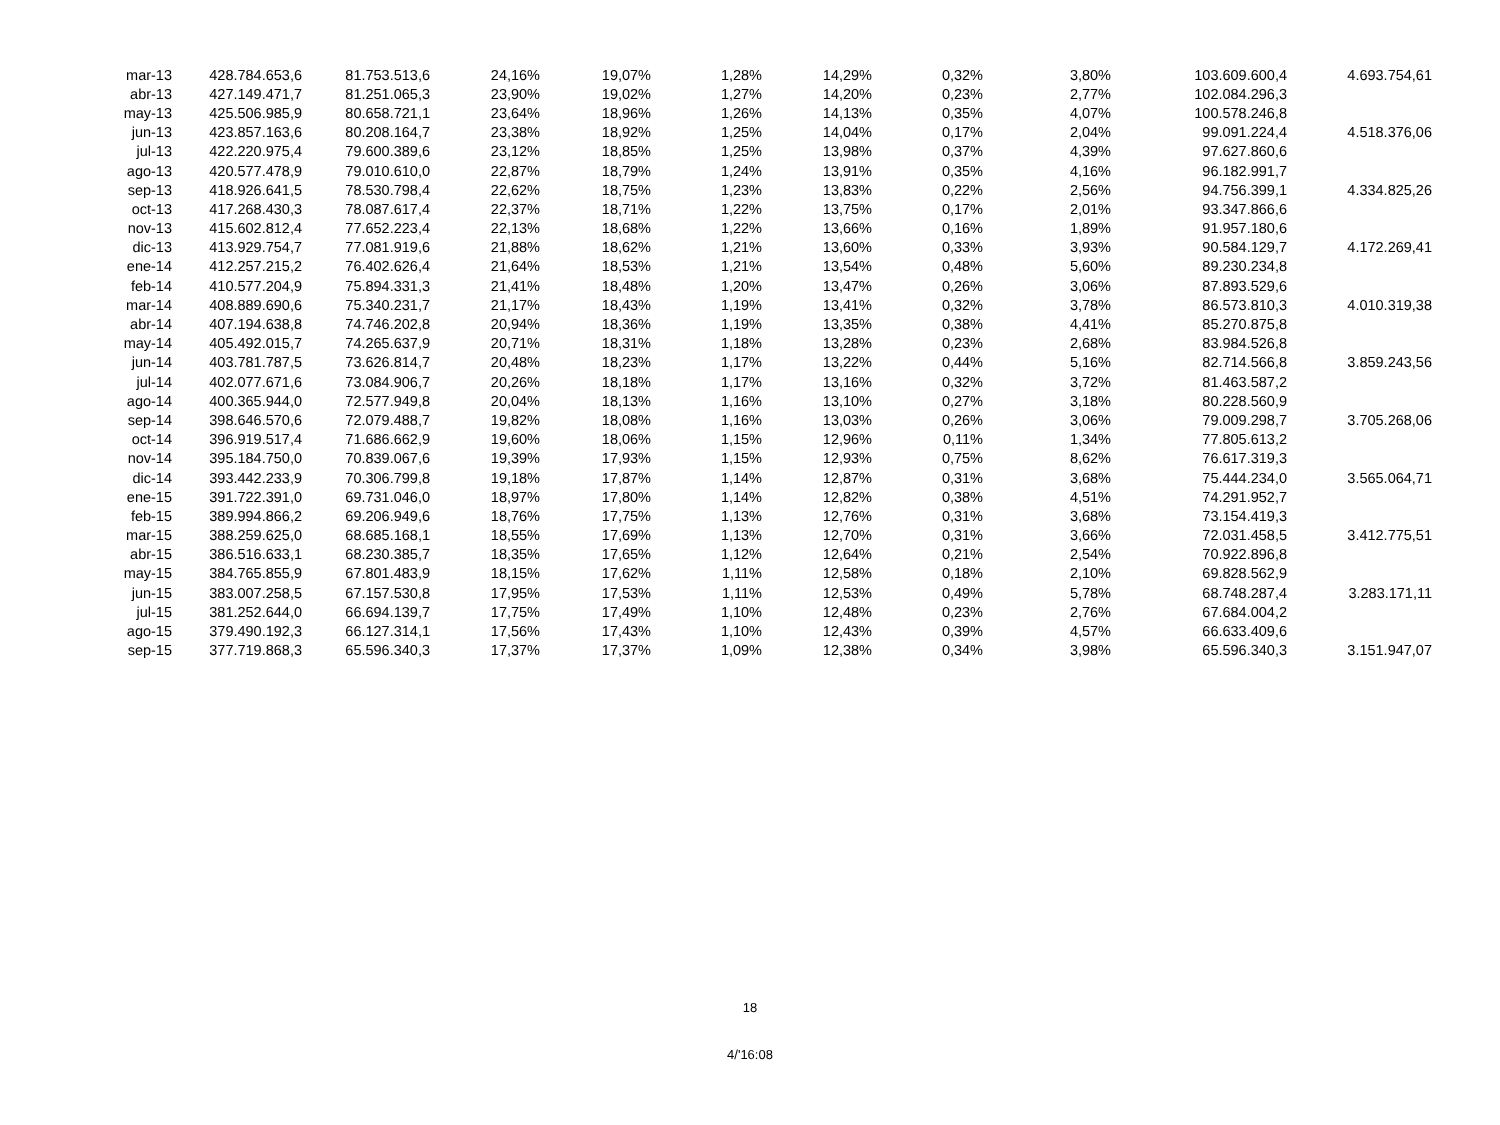| mar-13 | 428.784.653,6 | 81.753.513,6 | 24,16% | 19,07% | 1,28% | 14,29% | 0,32% | 3,80% | 103.609.600,4 | 4.693.754,61 |
| abr-13 | 427.149.471,7 | 81.251.065,3 | 23,90% | 19,02% | 1,27% | 14,20% | 0,23% | 2,77% | 102.084.296,3 | |
| may-13 | 425.506.985,9 | 80.658.721,1 | 23,64% | 18,96% | 1,26% | 14,13% | 0,35% | 4,07% | 100.578.246,8 | |
| jun-13 | 423.857.163,6 | 80.208.164,7 | 23,38% | 18,92% | 1,25% | 14,04% | 0,17% | 2,04% | 99.091.224,4 | 4.518.376,06 |
| jul-13 | 422.220.975,4 | 79.600.389,6 | 23,12% | 18,85% | 1,25% | 13,98% | 0,37% | 4,39% | 97.627.860,6 | |
| ago-13 | 420.577.478,9 | 79.010.610,0 | 22,87% | 18,79% | 1,24% | 13,91% | 0,35% | 4,16% | 96.182.991,7 | |
| sep-13 | 418.926.641,5 | 78.530.798,4 | 22,62% | 18,75% | 1,23% | 13,83% | 0,22% | 2,56% | 94.756.399,1 | 4.334.825,26 |
| oct-13 | 417.268.430,3 | 78.087.617,4 | 22,37% | 18,71% | 1,22% | 13,75% | 0,17% | 2,01% | 93.347.866,6 | |
| nov-13 | 415.602.812,4 | 77.652.223,4 | 22,13% | 18,68% | 1,22% | 13,66% | 0,16% | 1,89% | 91.957.180,6 | |
| dic-13 | 413.929.754,7 | 77.081.919,6 | 21,88% | 18,62% | 1,21% | 13,60% | 0,33% | 3,93% | 90.584.129,7 | 4.172.269,41 |
| ene-14 | 412.257.215,2 | 76.402.626,4 | 21,64% | 18,53% | 1,21% | 13,54% | 0,48% | 5,60% | 89.230.234,8 | |
| feb-14 | 410.577.204,9 | 75.894.331,3 | 21,41% | 18,48% | 1,20% | 13,47% | 0,26% | 3,06% | 87.893.529,6 | |
| mar-14 | 408.889.690,6 | 75.340.231,7 | 21,17% | 18,43% | 1,19% | 13,41% | 0,32% | 3,78% | 86.573.810,3 | 4.010.319,38 |
| abr-14 | 407.194.638,8 | 74.746.202,8 | 20,94% | 18,36% | 1,19% | 13,35% | 0,38% | 4,41% | 85.270.875,8 | |
| may-14 | 405.492.015,7 | 74.265.637,9 | 20,71% | 18,31% | 1,18% | 13,28% | 0,23% | 2,68% | 83.984.526,8 | |
| jun-14 | 403.781.787,5 | 73.626.814,7 | 20,48% | 18,23% | 1,17% | 13,22% | 0,44% | 5,16% | 82.714.566,8 | 3.859.243,56 |
| jul-14 | 402.077.671,6 | 73.084.906,7 | 20,26% | 18,18% | 1,17% | 13,16% | 0,32% | 3,72% | 81.463.587,2 | |
| ago-14 | 400.365.944,0 | 72.577.949,8 | 20,04% | 18,13% | 1,16% | 13,10% | 0,27% | 3,18% | 80.228.560,9 | |
| sep-14 | 398.646.570,6 | 72.079.488,7 | 19,82% | 18,08% | 1,16% | 13,03% | 0,26% | 3,06% | 79.009.298,7 | 3.705.268,06 |
| oct-14 | 396.919.517,4 | 71.686.662,9 | 19,60% | 18,06% | 1,15% | 12,96% | 0,11% | 1,34% | 77.805.613,2 | |
| nov-14 | 395.184.750,0 | 70.839.067,6 | 19,39% | 17,93% | 1,15% | 12,93% | 0,75% | 8,62% | 76.617.319,3 | |
| dic-14 | 393.442.233,9 | 70.306.799,8 | 19,18% | 17,87% | 1,14% | 12,87% | 0,31% | 3,68% | 75.444.234,0 | 3.565.064,71 |
| ene-15 | 391.722.391,0 | 69.731.046,0 | 18,97% | 17,80% | 1,14% | 12,82% | 0,38% | 4,51% | 74.291.952,7 | |
| feb-15 | 389.994.866,2 | 69.206.949,6 | 18,76% | 17,75% | 1,13% | 12,76% | 0,31% | 3,68% | 73.154.419,3 | |
| mar-15 | 388.259.625,0 | 68.685.168,1 | 18,55% | 17,69% | 1,13% | 12,70% | 0,31% | 3,66% | 72.031.458,5 | 3.412.775,51 |
| abr-15 | 386.516.633,1 | 68.230.385,7 | 18,35% | 17,65% | 1,12% | 12,64% | 0,21% | 2,54% | 70.922.896,8 | |
| may-15 | 384.765.855,9 | 67.801.483,9 | 18,15% | 17,62% | 1,11% | 12,58% | 0,18% | 2,10% | 69.828.562,9 | |
| jun-15 | 383.007.258,5 | 67.157.530,8 | 17,95% | 17,53% | 1,11% | 12,53% | 0,49% | 5,78% | 68.748.287,4 | 3.283.171,11 |
| jul-15 | 381.252.644,0 | 66.694.139,7 | 17,75% | 17,49% | 1,10% | 12,48% | 0,23% | 2,76% | 67.684.004,2 | |
| ago-15 | 379.490.192,3 | 66.127.314,1 | 17,56% | 17,43% | 1,10% | 12,43% | 0,39% | 4,57% | 66.633.409,6 | |
| sep-15 | 377.719.868,3 | 65.596.340,3 | 17,37% | 17,37% | 1,09% | 12,38% | 0,34% | 3,98% | 65.596.340,3 | 3.151.947,07 |
18
4/'16:08